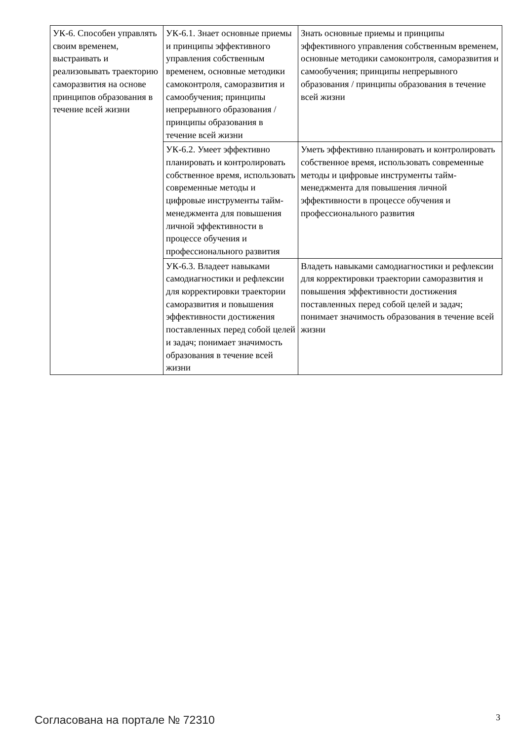| УК-6. Способен управлять своим временем, выстраивать и реализовывать траекторию саморазвития на основе принципов образования в течение всей жизни | УК-6.1. Знает основные приемы и принципы эффективного управления собственным временем, основные методики самоконтроля, саморазвития и самообучения; принципы непрерывного образования / принципы образования в течение всей жизни | Знать основные приемы и принципы эффективного управления собственным временем, основные методики самоконтроля, саморазвития и самообучения; принципы непрерывного образования / принципы образования в течение всей жизни |
| | УК-6.2. Умеет эффективно планировать и контролировать собственное время, использовать современные методы и цифровые инструменты тайм-менеджмента для повышения личной эффективности в процессе обучения и профессионального развития | Уметь эффективно планировать и контролировать собственное время, использовать современные методы и цифровые инструменты тайм-менеджмента для повышения личной эффективности в процессе обучения и профессионального развития |
| | УК-6.3. Владеет навыками самодиагностики и рефлексии для корректировки траектории саморазвития и повышения эффективности достижения поставленных перед собой целей и задач; понимает значимость образования в течение всей жизни | Владеть навыками самодиагностики и рефлексии для корректировки траектории саморазвития и повышения эффективности достижения поставленных перед собой целей и задач; понимает значимость образования в течение всей жизни |
Согласована на портале № 72310 3